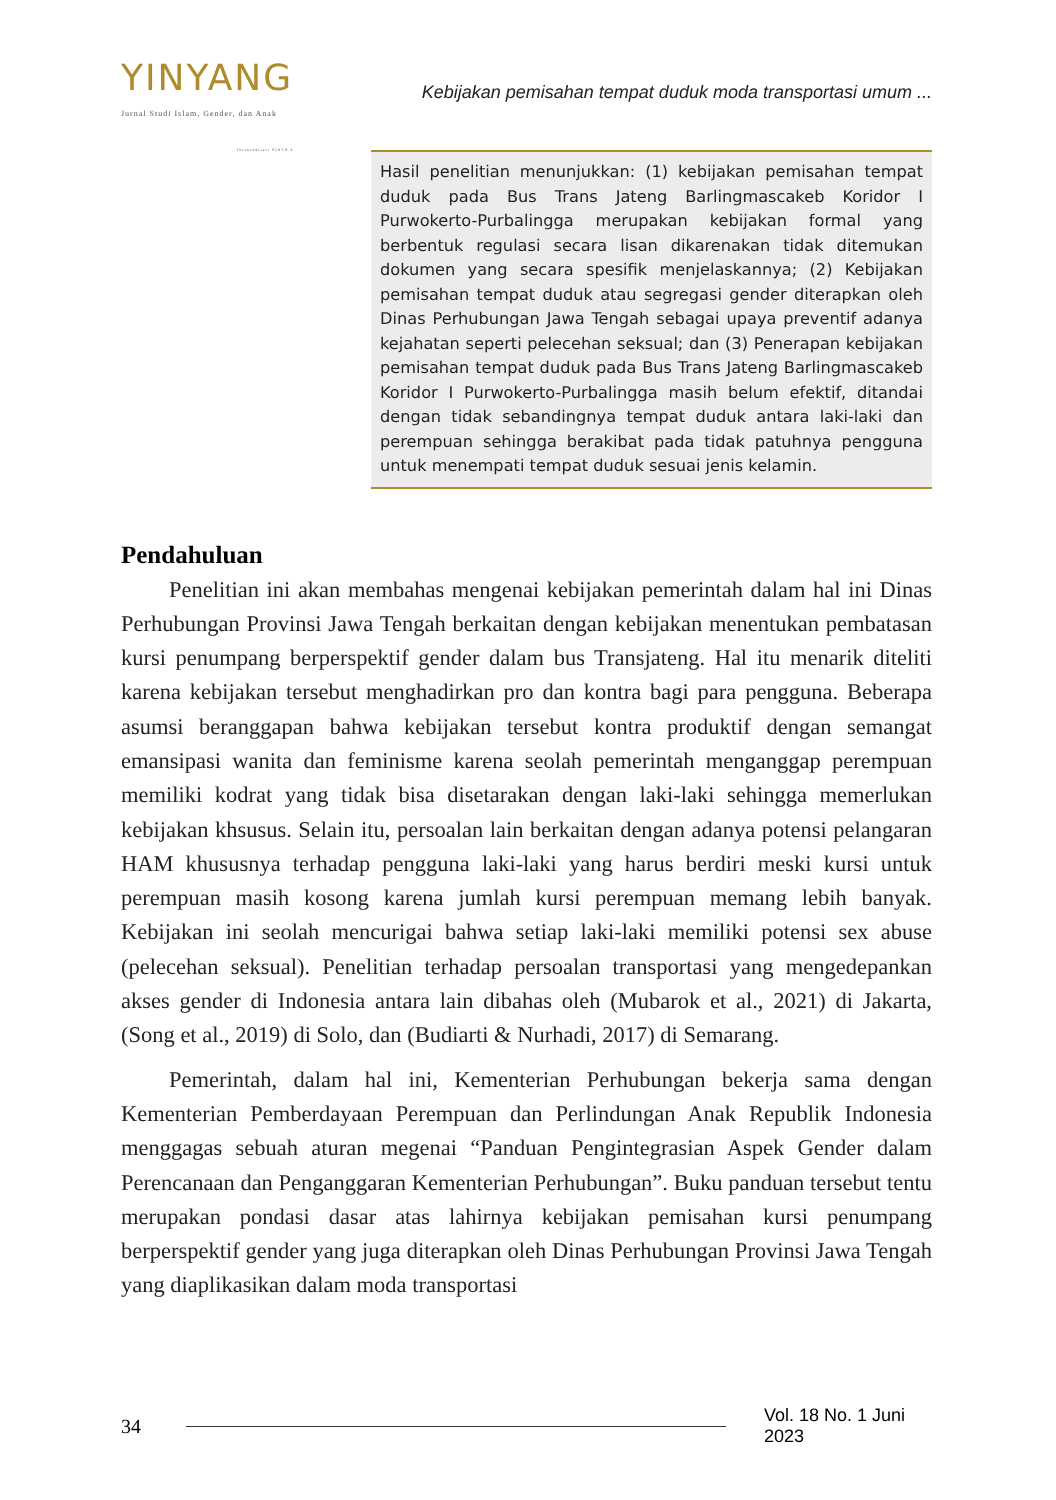YINYANG
Jurnal Studi Islam, Gender, dan Anak
Terakreditasi SINTA 4
Kebijakan pemisahan tempat duduk moda transportasi umum ...
Hasil penelitian menunjukkan: (1) kebijakan pemisahan tempat duduk pada Bus Trans Jateng Barlingmascakeb Koridor I Purwokerto-Purbalingga merupakan kebijakan formal yang berbentuk regulasi secara lisan dikarenakan tidak ditemukan dokumen yang secara spesifik menjelaskannya; (2) Kebijakan pemisahan tempat duduk atau segregasi gender diterapkan oleh Dinas Perhubungan Jawa Tengah sebagai upaya preventif adanya kejahatan seperti pelecehan seksual; dan (3) Penerapan kebijakan pemisahan tempat duduk pada Bus Trans Jateng Barlingmascakeb Koridor I Purwokerto-Purbalingga masih belum efektif, ditandai dengan tidak sebandingnya tempat duduk antara laki-laki dan perempuan sehingga berakibat pada tidak patuhnya pengguna untuk menempati tempat duduk sesuai jenis kelamin.
Pendahuluan
Penelitian ini akan membahas mengenai kebijakan pemerintah dalam hal ini Dinas Perhubungan Provinsi Jawa Tengah berkaitan dengan kebijakan menentukan pembatasan kursi penumpang berperspektif gender dalam bus Transjateng. Hal itu menarik diteliti karena kebijakan tersebut menghadirkan pro dan kontra bagi para pengguna. Beberapa asumsi beranggapan bahwa kebijakan tersebut kontra produktif dengan semangat emansipasi wanita dan feminisme karena seolah pemerintah menganggap perempuan memiliki kodrat yang tidak bisa disetarakan dengan laki-laki sehingga memerlukan kebijakan khsusus. Selain itu, persoalan lain berkaitan dengan adanya potensi pelangaran HAM khususnya terhadap pengguna laki-laki yang harus berdiri meski kursi untuk perempuan masih kosong karena jumlah kursi perempuan memang lebih banyak. Kebijakan ini seolah mencurigai bahwa setiap laki-laki memiliki potensi sex abuse (pelecehan seksual). Penelitian terhadap persoalan transportasi yang mengedepankan akses gender di Indonesia antara lain dibahas oleh (Mubarok et al., 2021) di Jakarta, (Song et al., 2019) di Solo, dan (Budiarti & Nurhadi, 2017) di Semarang.
Pemerintah, dalam hal ini, Kementerian Perhubungan bekerja sama dengan Kementerian Pemberdayaan Perempuan dan Perlindungan Anak Republik Indonesia menggagas sebuah aturan megenai “Panduan Pengintegrasian Aspek Gender dalam Perencanaan dan Penganggaran Kementerian Perhubungan”. Buku panduan tersebut tentu merupakan pondasi dasar atas lahirnya kebijakan pemisahan kursi penumpang berperspektif gender yang juga diterapkan oleh Dinas Perhubungan Provinsi Jawa Tengah yang diaplikasikan dalam moda transportasi
34 Vol. 18 No. 1 Juni 2023